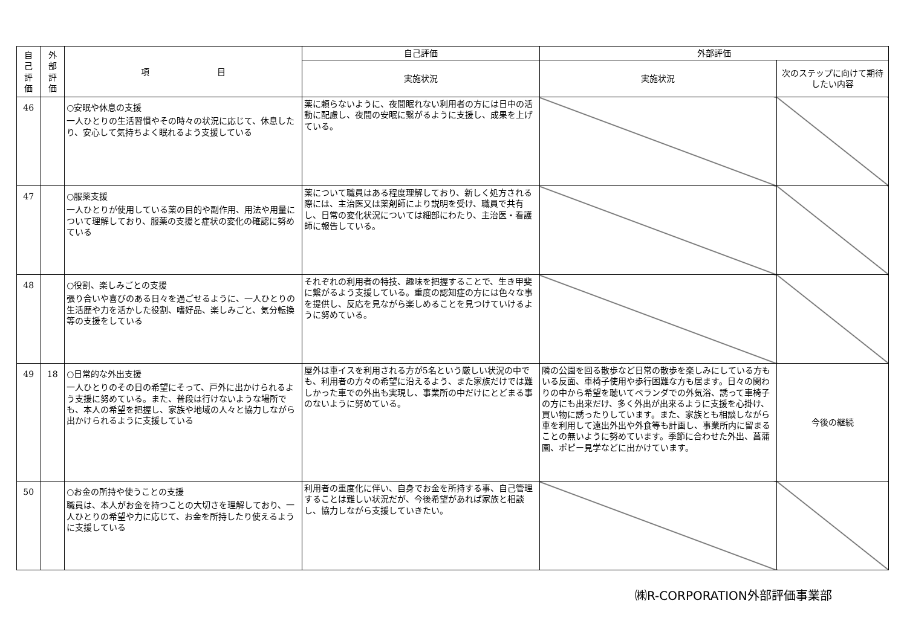| 自 己 評 価 | 外 部 評 価 | 項 目 | 自己評価 | 外部評価 | |
| --- | --- | --- | --- | --- | --- |
| | | | 実施状況 | 実施状況 | 次のステップに向けて期待したい内容 |
| 46 | | ○安眠や休息の支援 一人ひとりの生活習慣やその時々の状況に応じて、休息したり、安心して気持ちよく眠れるよう支援している | 薬に頼らないように、夜間眠れない利用者の方には日中の活動に配慮し、夜間の安眠に繋がるように支援し、成果を上げている。 | | |
| 47 | | ○服薬支援 一人ひとりが使用している薬の目的や副作用、用法や用量について理解しており、服薬の支援と症状の変化の確認に努めている | 薬について職員はある程度理解しており、新しく処方される際には、主治医又は薬剤師により説明を受け、職員で共有し、日常の変化状況については細部にわたり、主治医・看護師に報告している。 | | |
| 48 | | ○役割、楽しみごとの支援 張り合いや喜びのある日々を過ごせるように、一人ひとりの生活歴や力を活かした役割、嗜好品、楽しみごと、気分転換等の支援をしている | それぞれの利用者の特技、趣味を把握することで、生き甲斐に繋がるよう支援している。重度の認知症の方には色々な事を提供し、反応を見ながら楽しめることを見つけていけるように努めている。 | | |
| 49 | 18 | ○日常的な外出支援 一人ひとりのその日の希望にそって、戸外に出かけられるよう支援に努めている。また、普段は行けないような場所でも、本人の希望を把握し、家族や地域の人々と協力しながら出かけられるように支援している | 屋外は車イスを利用される方が5名という厳しい状況の中でも、利用者の方々の希望に沿えるよう、また家族だけでは難しかった車での外出も実現し、事業所の中だけにとどまる事のないように努めている。 | 隣の公園を回る散歩など日常の散歩を楽しみにしている方もいる反面、車椅子使用や歩行困難な方も居ます。日々の関わりの中から希望を聴いてベランダでの外気浴、誘って車椅子の方にも出来だけ、多く外出が出来るように支援を心掛け、買い物に誘ったりしています。また、家族とも相談しながら車を利用して遠出外出や外食等も計画し、事業所内に留まることの無いように努めています。季節に合わせた外出、菖蒲園、ポピー見学などに出かけています。 | 今後の継続 |
| 50 | | ○お金の所持や使うことの支援 職員は、本人がお金を持つことの大切さを理解しており、一人ひとりの希望や力に応じて、お金を所持したり使えるように支援している | 利用者の重度化に伴い、自身でお金を所持する事、自己管理することは難しい状況だが、今後希望があれば家族と相談し、協力しながら支援していきたい。 | | |
㈱R-CORPORATION外部評価事業部